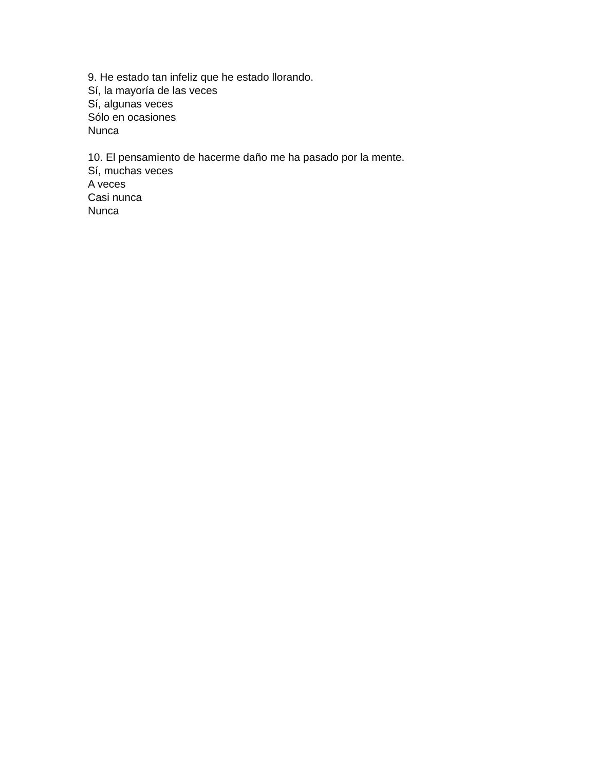9. He estado tan infeliz que he estado llorando.
Sí, la mayoría de las veces
Sí, algunas veces
Sólo en ocasiones
Nunca
10. El pensamiento de hacerme daño me ha pasado por la mente.
Sí, muchas veces
A veces
Casi nunca
Nunca